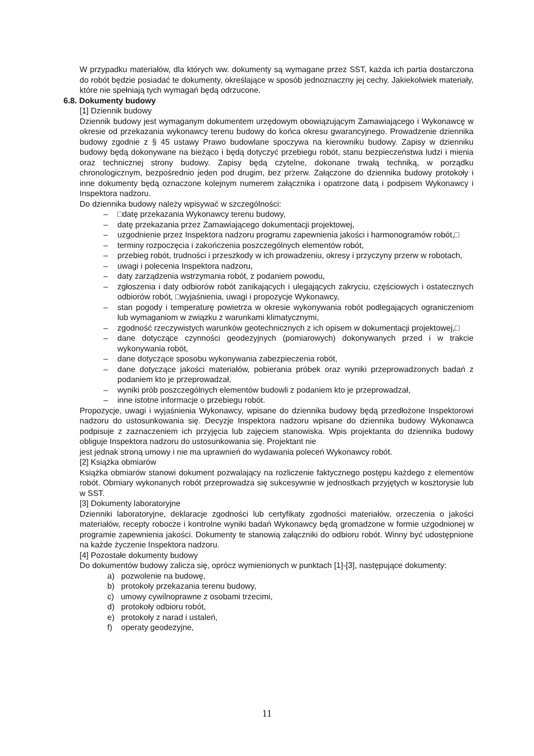W przypadku materiałów, dla których ww. dokumenty są wymagane przez SST, każda ich partia dostarczona do robót będzie posiadać te dokumenty, określające w sposób jednoznaczny jej cechy. Jakiekolwiek materiały, które nie spełniają tych wymagań będą odrzucone.
6.8. Dokumenty budowy
[1] Dziennik budowy
Dziennik budowy jest wymaganym dokumentem urzędowym obowiązującym Zamawiającego i Wykonawcę w okresie od przekazania wykonawcy terenu budowy do końca okresu gwarancyjnego. Prowadzenie dziennika budowy zgodnie z § 45 ustawy Prawo budowlane spoczywa na kierowniku budowy. Zapisy w dzienniku budowy będą dokonywane na bieżąco i będą dotyczyć przebiegu robót, stanu bezpieczeństwa ludzi i mienia oraz technicznej strony budowy. Zapisy będą czytelne, dokonane trwałą techniką, w porządku chronologicznym, bezpośrednio jeden pod drugim, bez przerw. Załączone do dziennika budowy protokoły i inne dokumenty będą oznaczone kolejnym numerem załącznika i opatrzone datą i podpisem Wykonawcy i Inspektora nadzoru.
Do dziennika budowy należy wpisywać w szczególności:
□datę przekazania Wykonawcy terenu budowy,
datę przekazania przez Zamawiającego dokumentacji projektowej,
uzgodnienie przez Inspektora nadzoru programu zapewnienia jakości i harmonogramów robót,□
terminy rozpoczęcia i zakończenia poszczególnych elementów robót,
przebieg robót, trudności i przeszkody w ich prowadzeniu, okresy i przyczyny przerw w robotach,
uwagi i polecenia Inspektora nadzoru,
daty zarządzenia wstrzymania robót, z podaniem powodu,
zgłoszenia i daty odbiorów robót zanikających i ulegających zakryciu, częściowych i ostatecznych odbiorów robót, □wyjaśnienia, uwagi i propozycje Wykonawcy,
stan pogody i temperaturę powietrza w okresie wykonywania robót podlegających ograniczeniom lub wymaganiom w związku z warunkami klimatycznymi,
zgodność rzeczywistych warunków geotechnicznych z ich opisem w dokumentacji projektowej,□
dane dotyczące czynności geodezyjnych (pomiarowych) dokonywanych przed i w trakcie wykonywania robót,
dane dotyczące sposobu wykonywania zabezpieczenia robót,
dane dotyczące jakości materiałów, pobierania próbek oraz wyniki przeprowadzonych badań z podaniem kto je przeprowadzał,
wyniki prób poszczególnych elementów budowli z podaniem kto je przeprowadzał,
inne istotne informacje o przebiegu robót.
Propozycje, uwagi i wyjaśnienia Wykonawcy, wpisane do dziennika budowy będą przedłożone Inspektorowi nadzoru do ustosunkowania się. Decyzje Inspektora nadzoru wpisane do dziennika budowy Wykonawca podpisuje z zaznaczeniem ich przyjęcia lub zajęciem stanowiska. Wpis projektanta do dziennika budowy obliguje Inspektora nadzoru do ustosunkowania się. Projektant nie
jest jednak stroną umowy i nie ma uprawnień do wydawania poleceń Wykonawcy robót.
[2] Książka obmiarów
Książka obmiarów stanowi dokument pozwalający na rozliczenie faktycznego postępu każdego z elementów robót. Obmiary wykonanych robót przeprowadza się sukcesywnie w jednostkach przyjętych w kosztorysie lub w SST.
[3] Dokumenty laboratoryjne
Dzienniki laboratoryjne, deklaracje zgodności lub certyfikaty zgodności materiałów, orzeczenia o jakości materiałów, recepty robocze i kontrolne wyniki badań Wykonawcy będą gromadzone w formie uzgodnionej w programie zapewnienia jakości. Dokumenty te stanowią załączniki do odbioru robót. Winny być udostępnione na każde życzenie Inspektora nadzoru.
[4] Pozostałe dokumenty budowy
Do dokumentów budowy zalicza się, oprócz wymienionych w punktach [1]-[3], następujące dokumenty:
a) pozwolenie na budowę,
b) protokoły przekazania terenu budowy,
c) umowy cywilnoprawne z osobami trzecimi,
d) protokoły odbioru robót,
e) protokoły z narad i ustaleń,
f) operaty geodezyjne,
11